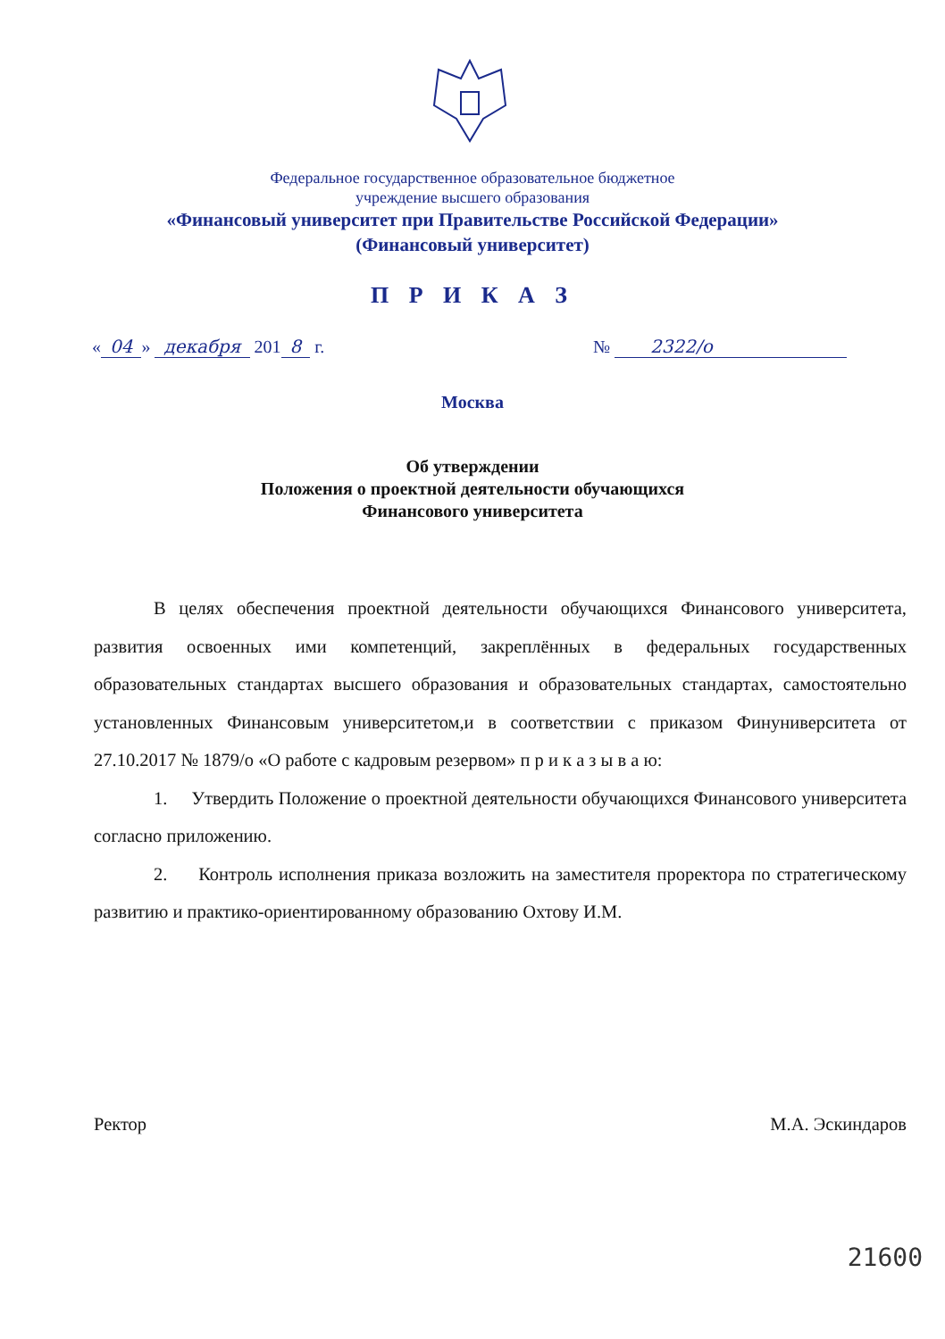Федеральное государственное образовательное бюджетное
учреждение высшего образования
«Финансовый университет при Правительстве Российской Федерации»
(Финансовый университет)
П Р И К А З
« 04 » декабря 201 8 г. № 2322/о
Москва
Об утверждении
Положения о проектной деятельности обучающихся
Финансового университета
В целях обеспечения проектной деятельности обучающихся Финансового университета, развития освоенных ими компетенций, закреплённых в федеральных государственных образовательных стандартах высшего образования и образовательных стандартах, самостоятельно установленных Финансовым университетом,и в соответствии с приказом Финуниверситета от 27.10.2017 № 1879/о «О работе с кадровым резервом» п р и к а з ы в а ю:
1. Утвердить Положение о проектной деятельности обучающихся Финансового университета согласно приложению.
2. Контроль исполнения приказа возложить на заместителя проректора по стратегическому развитию и практико-ориентированному образованию Охтову И.М.
Ректор М.А. Эскиндаров
21600